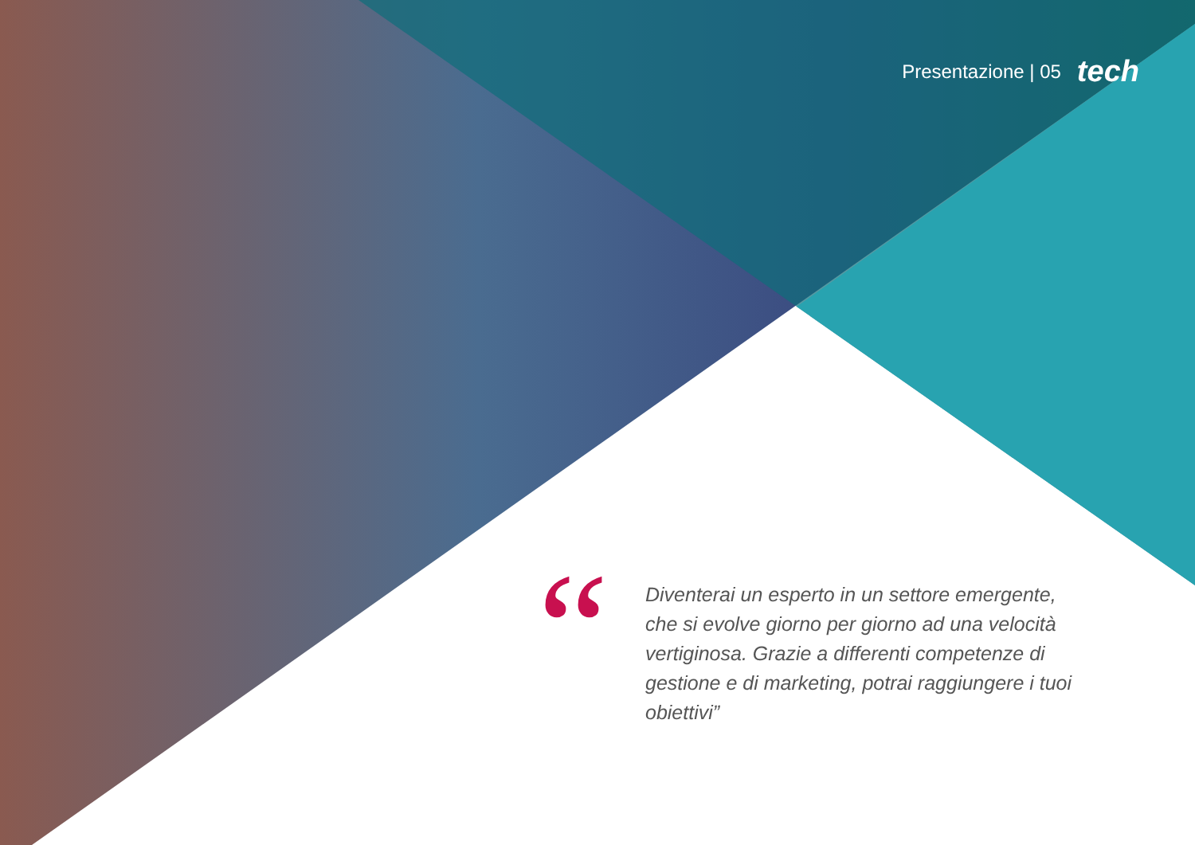Presentazione | 05 tech
“
Diventerai un esperto in un settore emergente, che si evolve giorno per giorno ad una velocità vertiginosa. Grazie a differenti competenze di gestione e di marketing, potrai raggiungere i tuoi obiettivi”